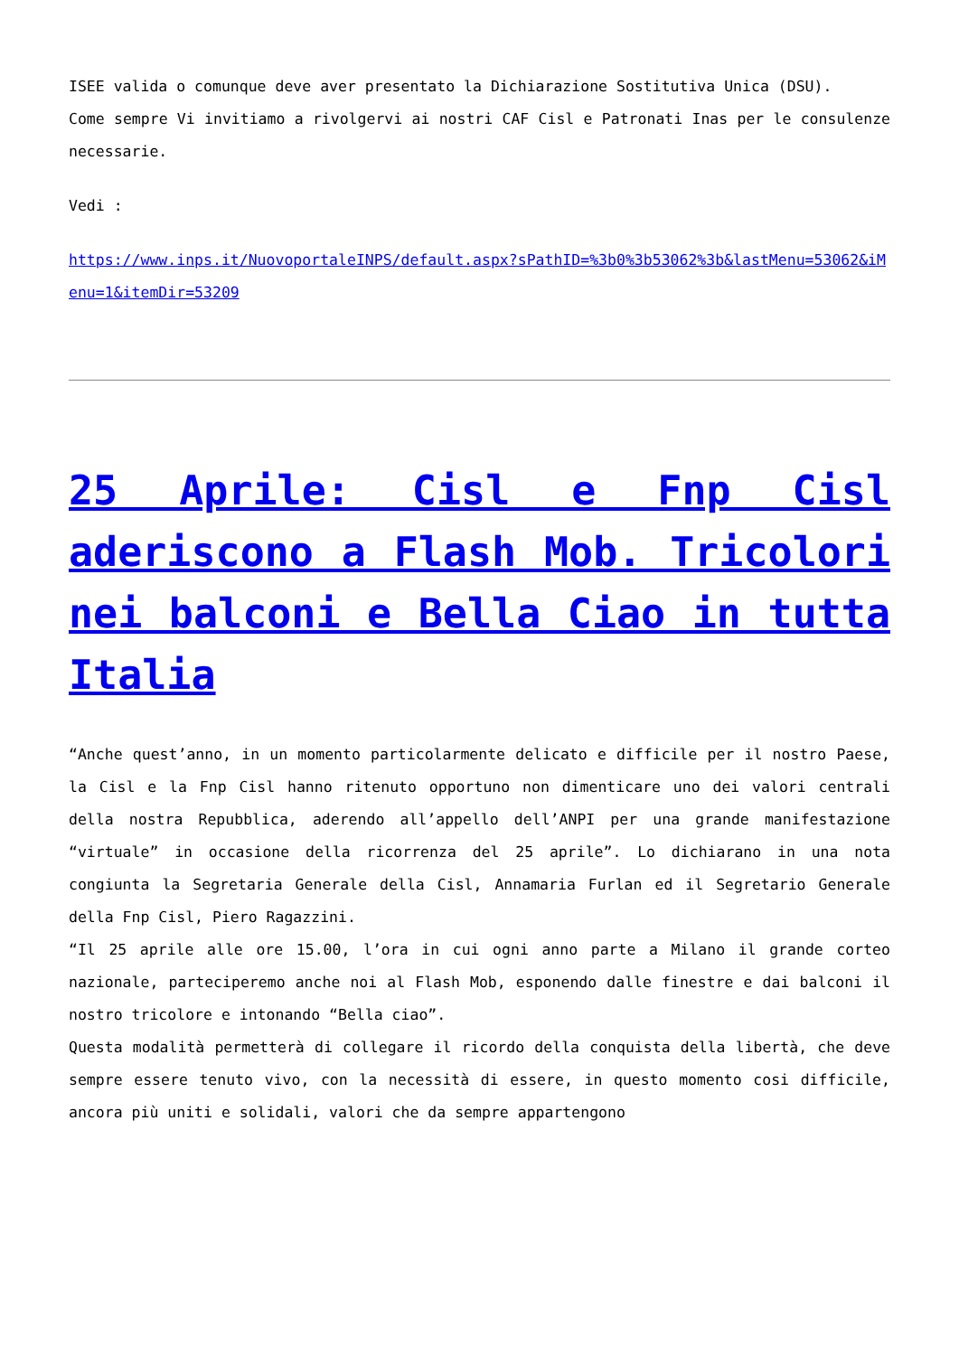ISEE valida o comunque deve aver presentato la Dichiarazione Sostitutiva Unica (DSU).
Come sempre Vi invitiamo a rivolgervi ai nostri CAF Cisl e Patronati Inas per le consulenze necessarie.
Vedi :
https://www.inps.it/NuovoportaleINPS/default.aspx?sPathID=%3b0%3b53062%3b&lastMenu=53062&iMenu=1&itemDir=53209
25 Aprile: Cisl e Fnp Cisl aderiscono a Flash Mob. Tricolori nei balconi e Bella Ciao in tutta Italia
“Anche quest’anno, in un momento particolarmente delicato e difficile per il nostro Paese, la Cisl e la Fnp Cisl hanno ritenuto opportuno non dimenticare uno dei valori centrali della nostra Repubblica, aderendo all’appello dell’ANPI per una grande manifestazione “virtuale” in occasione della ricorrenza del 25 aprile”. Lo dichiarano in una nota congiunta la Segretaria Generale della Cisl, Annamaria Furlan ed il Segretario Generale della Fnp Cisl, Piero Ragazzini.
“Il 25 aprile alle ore 15.00, l’ora in cui ogni anno parte a Milano il grande corteo nazionale, parteciperemo anche noi al Flash Mob, esponendo dalle finestre e dai balconi il nostro tricolore e intonando “Bella ciao”.
Questa modalità permetterà di collegare il ricordo della conquista della libertà, che deve sempre essere tenuto vivo, con la necessità di essere, in questo momento cosi difficile, ancora più uniti e solidali, valori che da sempre appartengono